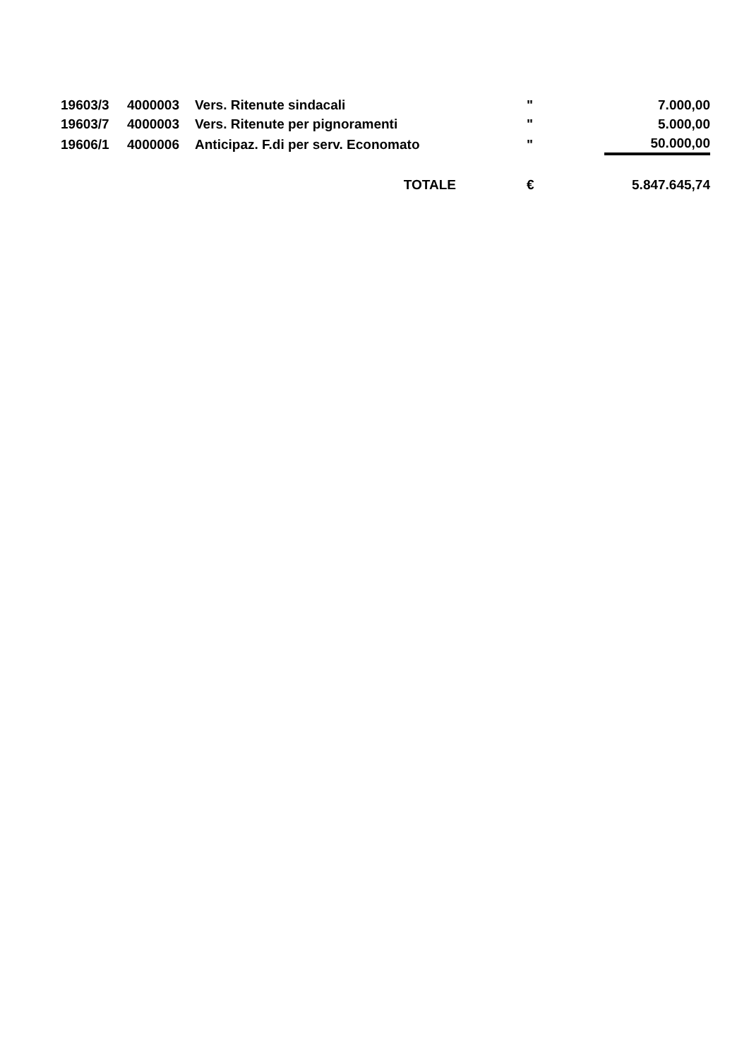| 19603/3 | 4000003 | Vers. Ritenute sindacali | " | 7.000,00 |
| 19603/7 | 4000003 | Vers. Ritenute per pignoramenti | " | 5.000,00 |
| 19606/1 | 4000006 | Anticipaz. F.di per serv. Economato | " | 50.000,00 |
| | | TOTALE | € | 5.847.645,74 |